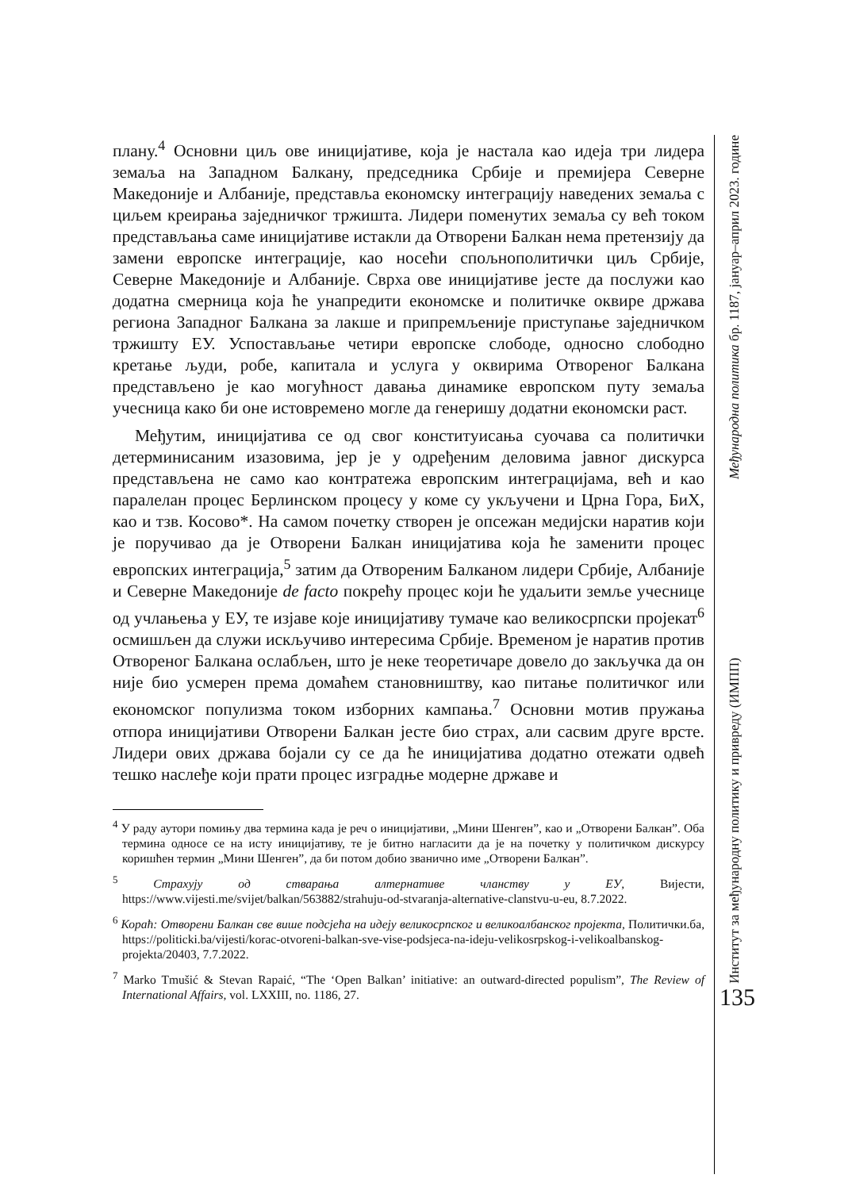плану.<sup>4</sup> Основни циљ ове иницијативе, која је настала као идеја три лидера земаља на Западном Балкану, председника Србије и премијера Северне Македоније и Албаније, представља економску интеграцију наведених земаља с циљем креирања заједничког тржишта. Лидери поменутих земаља су већ током представљања саме иницијативе истакли да Отворени Балкан нема претензију да замени европске интеграције, као носећи спољнополитички циљ Србије, Северне Македоније и Албаније. Сврха ове иницијативе јесте да послужи као додатна смерница која ће унапредити економске и политичке оквире држава региона Западног Балкана за лакше и припремљеније приступање заједничком тржишту ЕУ. Успостављање четири европске слободе, односно слободно кретање људи, робе, капитала и услуга у оквирима Отвореног Балкана представљено је као могућност давања динамике европском путу земаља учесница како би оне истовремено могле да генеришу додатни економски раст.
Међутим, иницијатива се од свог конституисања суочава са политички детерминисаним изазовима, јер је у одређеним деловима јавног дискурса представљена не само као контратежа европским интеграцијама, већ и као паралелан процес Берлинском процесу у коме су укључени и Црна Гора, БиХ, као и тзв. Косово*. На самом почетку створен је опсежан медијски наратив који је поручивао да је Отворени Балкан иницијатива која ће заменити процес европских интеграција,<sup>5</sup> затим да Отвореним Балканом лидери Србије, Албаније и Северне Македоније de facto покрећу процес који ће удаљити земље учеснице од учлањења у ЕУ, те изјаве које иницијативу тумаче као великосрпски пројекат<sup>6</sup> осмишљен да служи искључиво интересима Србије. Временом је наратив против Отвореног Балкана ослабљен, што је неке теоретичаре довело до закључка да он није био усмерен према домаћем становништву, као питање политичког или економског популизма током изборних кампања.<sup>7</sup> Основни мотив пружања отпора иницијативи Отворени Балкан јесте био страх, али сасвим друге врсте. Лидери ових држава бојали су се да ће иницијатива додатно отежати одвећ тешко наслеђе који прати процес изградње модерне државе и
<sup>4</sup> У раду аутори помињу два термина када је реч о иницијативи, „Мини Шенген”, као и „Отворени Балкан”. Оба термина односе се на исту иницијативу, те је битно нагласити да је на почетку у политичком дискурсу коришћен термин „Мини Шенген”, да би потом добио званично име „Отворени Балкан”.
<sup>5</sup> Страхују од стварања алтернативе чланству у ЕУ, Вијести, https://www.vijesti.me/svijet/balkan/563882/strahuju-od-stvaranja-alternative-clanstvu-u-eu, 8.7.2022.
<sup>6</sup> Корaћ: Отворени Балкан све више подсјећа на идеју великосрпског и великоалбанског пројекта, Политички.ба, https://politicki.ba/vijesti/korac-otvoreni-balkan-sve-vise-podsjeca-na-ideju-velikosrpskog-i-velikoalbanskog-projekta/20403, 7.7.2022.
<sup>7</sup> Marko Tmušić & Stevan Rapaić, “The ‘Open Balkan’ initiative: an outward-directed populism”, The Review of International Affairs, vol. LXXIII, no. 1186, 27.
Међународна политика бр. 1187, јануар–април 2023. године
Институт за међународну политику и привреду (ИМПП)
135